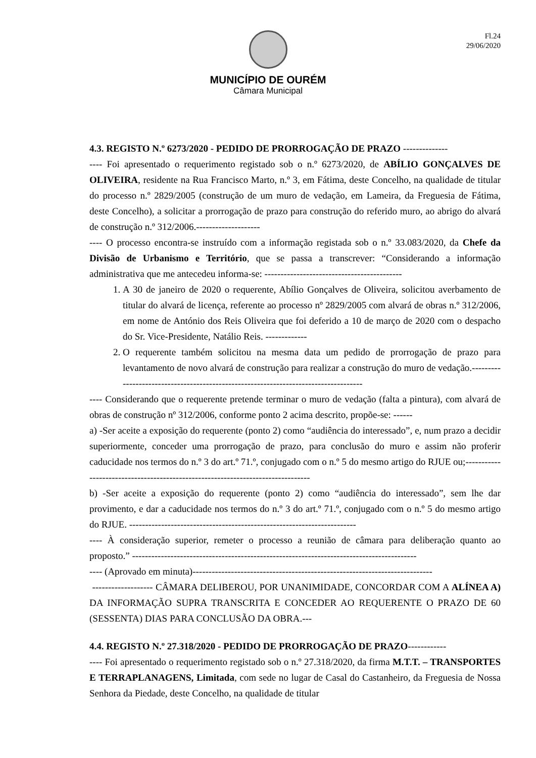Fl.24
29/06/2020
MUNICÍPIO DE OURÉM
Câmara Municipal
4.3. REGISTO N.º 6273/2020 - PEDIDO DE PRORROGAÇÃO DE PRAZO --------------
---- Foi apresentado o requerimento registado sob o n.º 6273/2020, de ABÍLIO GONÇALVES DE OLIVEIRA, residente na Rua Francisco Marto, n.º 3, em Fátima, deste Concelho, na qualidade de titular do processo n.º 2829/2005 (construção de um muro de vedação, em Lameira, da Freguesia de Fátima, deste Concelho), a solicitar a prorrogação de prazo para construção do referido muro, ao abrigo do alvará de construção n.º 312/2006.--------------------
---- O processo encontra-se instruído com a informação registada sob o n.º 33.083/2020, da Chefe da Divisão de Urbanismo e Território, que se passa a transcrever: “Considerando a informação administrativa que me antecedeu informa-se: -------------------------------------------
1. A 30 de janeiro de 2020 o requerente, Abílio Gonçalves de Oliveira, solicitou averbamento de titular do alvará de licença, referente ao processo nº 2829/2005 com alvará de obras n.º 312/2006, em nome de António dos Reis Oliveira que foi deferido a 10 de março de 2020 com o despacho do Sr. Vice-Presidente, Natálio Reis. -------------
2. O requerente também solicitou na mesma data um pedido de prorrogação de prazo para levantamento de novo alvará de construção para realizar a construção do muro de vedação.------------------------------------------------------------------------------------
---- Considerando que o requerente pretende terminar o muro de vedação (falta a pintura), com alvará de obras de construção nº 312/2006, conforme ponto 2 acima descrito, propõe-se: ------
a) -Ser aceite a exposição do requerente (ponto 2) como “audiência do interessado”, e, num prazo a decidir superiormente, conceder uma prorrogação de prazo, para conclusão do muro e assim não proferir caducidade nos termos do n.º 3 do art.º 71.º, conjugado com o n.º 5 do mesmo artigo do RJUE ou;--------------------------------------------------------------------------------
b) -Ser aceite a exposição do requerente (ponto 2) como “audiência do interessado”, sem lhe dar provimento, e dar a caducidade nos termos do n.º 3 do art.º 71.º, conjugado com o n.º 5 do mesmo artigo do RJUE. -----------------------------------------------------------------------
---- À consideração superior, remeter o processo a reunião de câmara para deliberação quanto ao proposto.” -----------------------------------------------------------------------------------------
---- (Aprovado em minuta)---------------------------------------------------------------------------
------------------- CÂMARA DELIBEROU, POR UNANIMIDADE, CONCORDAR COM A ALÍNEA A) DA INFORMAÇÃO SUPRA TRANSCRITA E CONCEDER AO REQUERENTE O PRAZO DE 60 (SESSENTA) DIAS PARA CONCLUSÃO DA OBRA.---
4.4. REGISTO N.º 27.318/2020 - PEDIDO DE PRORROGAÇÃO DE PRAZO------------
---- Foi apresentado o requerimento registado sob o n.º 27.318/2020, da firma M.T.T. – TRANSPORTES E TERRAPLANAGENS, Limitada, com sede no lugar de Casal do Castanheiro, da Freguesia de Nossa Senhora da Piedade, deste Concelho, na qualidade de titular